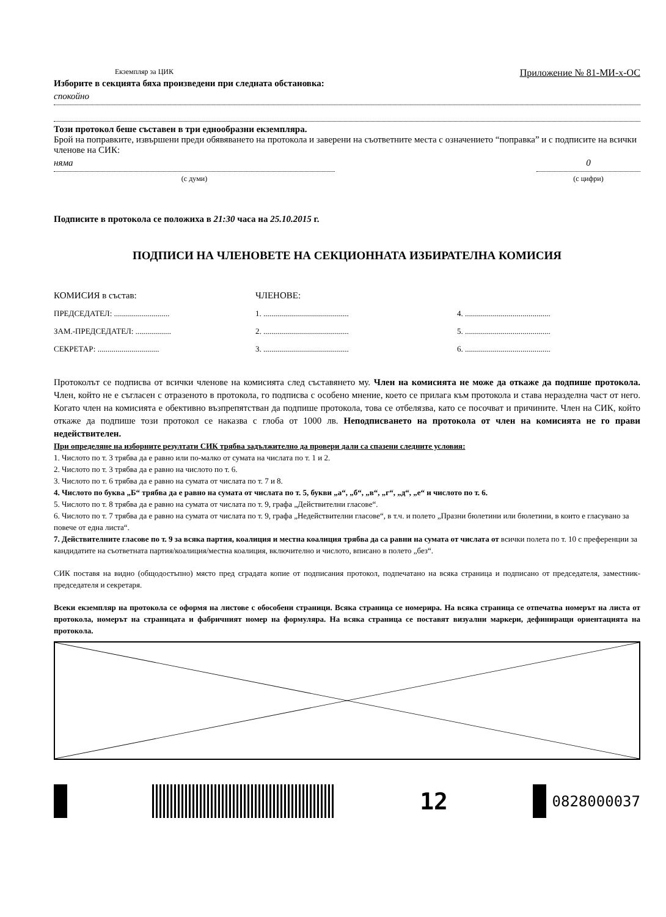Екземпляр за ЦИК Приложение № 81-МИ-х-ОС
Изборите в секцията бяха произведени при следната обстановка:
спокойно
Този протокол беше съставен в три еднообразни екземпляра.
Брой на поправките, извършени преди обявяването на протокола и заверени на съответните места с означението “поправка” и с подписите на всички членове на СИК:
няма
(с думи)
0
(с цифри)
Подписите в протокола се положиха в 21:30 часа на 25.10.2015 г.
ПОДПИСИ НА ЧЛЕНОВЕТЕ НА СЕКЦИОННАТА ИЗБИРАТЕЛНА КОМИСИЯ
КОМИСИЯ в състав:
ПРЕДСЕДАТЕЛ: ............................
ЗАМ.-ПРЕДСЕДАТЕЛ: ..................
СЕКРЕТАР: ...............................
ЧЛЕНОВЕ:
1. ...........................................
2. ...........................................
3. ...........................................
4. ...........................................
5. ...........................................
6. ...........................................
Протоколът се подписва от всички членове на комисията след съставянето му. Член на комисията не може да откаже да подпише протокола. Член, който не е съгласен с отразеното в протокола, го подписва с особено мнение, което се прилага към протокола и става неразделна част от него. Когато член на комисията е обективно възпрепятстван да подпише протокола, това се отбелязва, като се посочват и причините. Член на СИК, който откаже да подпише този протокол се наказва с глоба от 1000 лв. Неподписването на протокола от член на комисията не го прави недействителен.
При определяне на изборните резултати СИК трябва задължително да провери дали са спазени следните условия:
1. Числото по т. 3 трябва да е равно или по-малко от сумата на числата по т. 1 и 2.
2. Числото по т. 3 трябва да е равно на числото по т. 6.
3. Числото по т. 6 трябва да е равно на сумата от числата по т. 7 и 8.
4. Числото по буква „Б“ трябва да е равно на сумата от числата по т. 5, букви „а“, „б“, „в“, „г“, „д“, „е“ и числото по т. 6.
5. Числото по т. 8 трябва да е равно на сумата от числата по т. 9, графа „Действителни гласове“.
6. Числото по т. 7 трябва да е равно на сумата от числата по т. 9, графа „Недействителни гласове“, в т.ч. и полето „Празни бюлетини или бюлетини, в които е гласувано за повече от една листа“.
7. Действителните гласове по т. 9 за всяка партия, коалиция и местна коалиция трябва да са равни на сумата от числата от всички полета по т. 10 с преференции за кандидатите на съответната партия/коалиция/местна коалиция, включително и числото, вписано в полето „без“.
СИК поставя на видно (общодостъпно) място пред сградата копие от подписания протокол, подпечатано на всяка страница и подписано от председателя, заместник-председателя и секретаря.
Всеки екземпляр на протокола се оформя на листове с обособени страници. Всяка страница се номерира. На всяка страница се отпечатва номерът на листа от протокола, номерът на страницата и фабричният номер на формуляра. На всяка страница се поставят визуални маркери, дефиниращи ориентацията на протокола.
12
0828000037